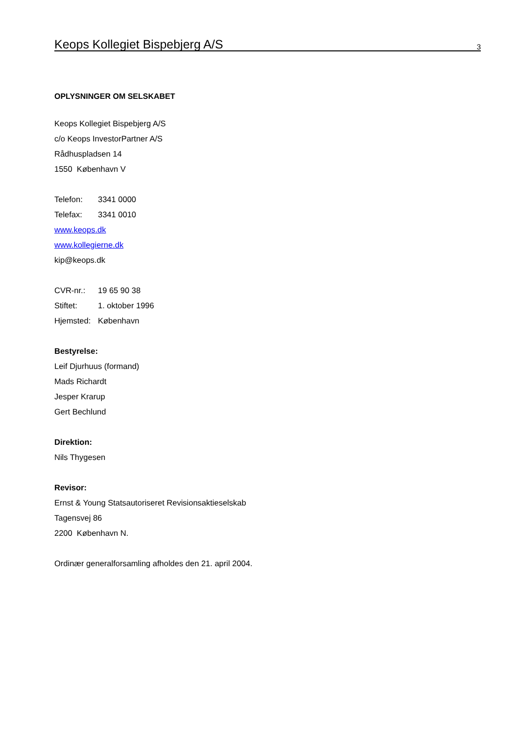Keops Kollegiet Bispebjerg A/S 3
OPLYSNINGER OM SELSKABET
Keops Kollegiet Bispebjerg A/S
c/o Keops InvestorPartner A/S
Rådhuspladsen 14
1550 København V
Telefon: 3341 0000
Telefax: 3341 0010
www.keops.dk
www.kollegierne.dk
kip@keops.dk
CVR-nr.: 19 65 90 38
Stiftet: 1. oktober 1996
Hjemsted: København
Bestyrelse:
Leif Djurhuus (formand)
Mads Richardt
Jesper Krarup
Gert Bechlund
Direktion:
Nils Thygesen
Revisor:
Ernst & Young Statsautoriseret Revisionsaktieselskab
Tagensvej 86
2200 København N.
Ordinær generalforsamling afholdes den 21. april 2004.